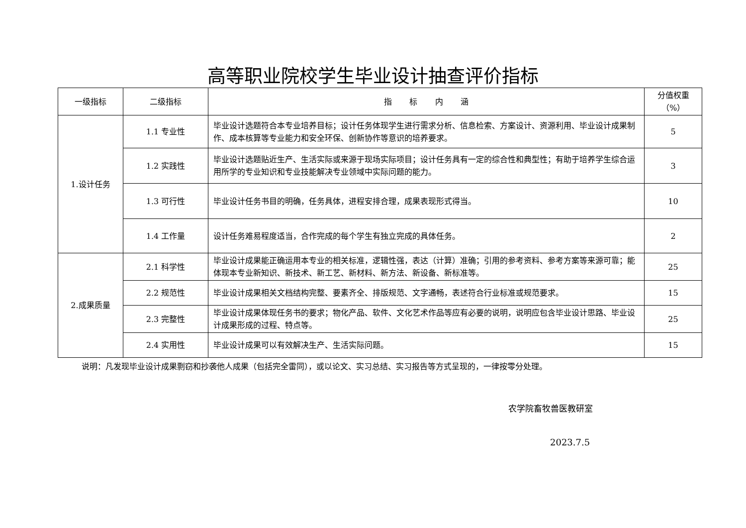高等职业院校学生毕业设计抽查评价指标
| 一级指标 | 二级指标 | 指 标 内 涵 | 分值权重（%） |
| --- | --- | --- | --- |
| 1.设计任务 | 1.1 专业性 | 毕业设计选题符合本专业培养目标；设计任务体现学生进行需求分析、信息检索、方案设计、资源利用、毕业设计成果制作、成本核算等专业能力和安全环保、创新协作等意识的培养要求。 | 5 |
| | 1.2 实践性 | 毕业设计选题贴近生产、生活实际或来源于现场实际项目；设计任务具有一定的综合性和典型性；有助于培养学生综合运用所学的专业知识和专业技能解决专业领域中实际问题的能力。 | 3 |
| | 1.3 可行性 | 毕业设计任务书目的明确，任务具体，进程安排合理，成果表现形式得当。 | 10 |
| | 1.4 工作量 | 设计任务难易程度适当，合作完成的每个学生有独立完成的具体任务。 | 2 |
| 2.成果质量 | 2.1 科学性 | 毕业设计成果能正确运用本专业的相关标准，逻辑性强，表达（计算）准确；引用的参考资料、参考方案等来源可靠；能体现本专业新知识、新技术、新工艺、新材料、新方法、新设备、新标准等。 | 25 |
| | 2.2 规范性 | 毕业设计成果相关文档结构完整、要素齐全、排版规范、文字通畅，表述符合行业标准或规范要求。 | 15 |
| | 2.3 完整性 | 毕业设计成果体现任务书的要求；物化产品、软件、文化艺术作品等应有必要的说明，说明应包含毕业设计思路、毕业设计成果形成的过程、特点等。 | 25 |
| | 2.4 实用性 | 毕业设计成果可以有效解决生产、生活实际问题。 | 15 |
说明：凡发现毕业设计成果剽窃和抄袭他人成果（包括完全雷同），或以论文、实习总结、实习报告等方式呈现的，一律按零分处理。
农学院畜牧兽医教研室
2023.7.5